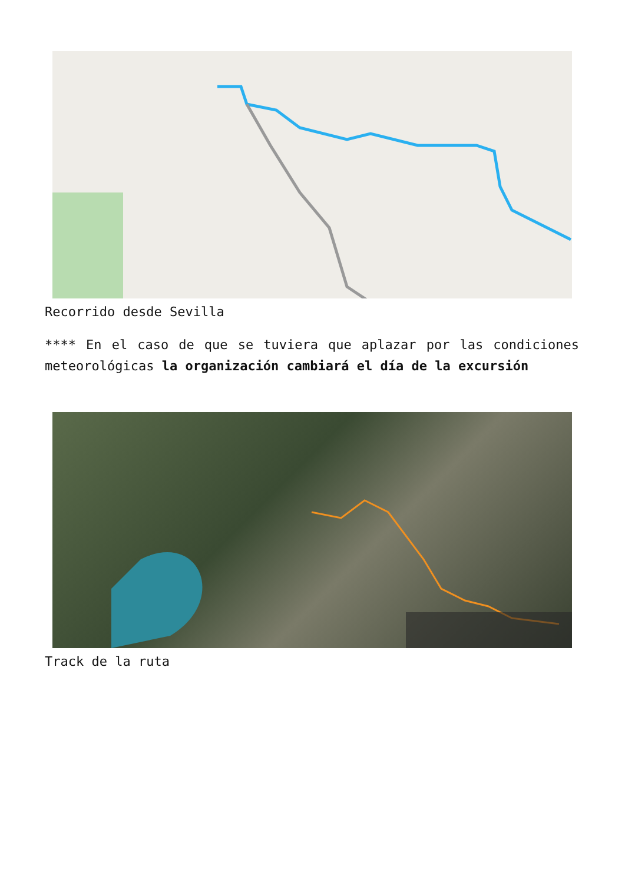Recorrido desde Sevilla
**** En el caso de que se tuviera que aplazar por las condiciones meteorológicas la organización cambiará el día de la excursión
Track de la ruta